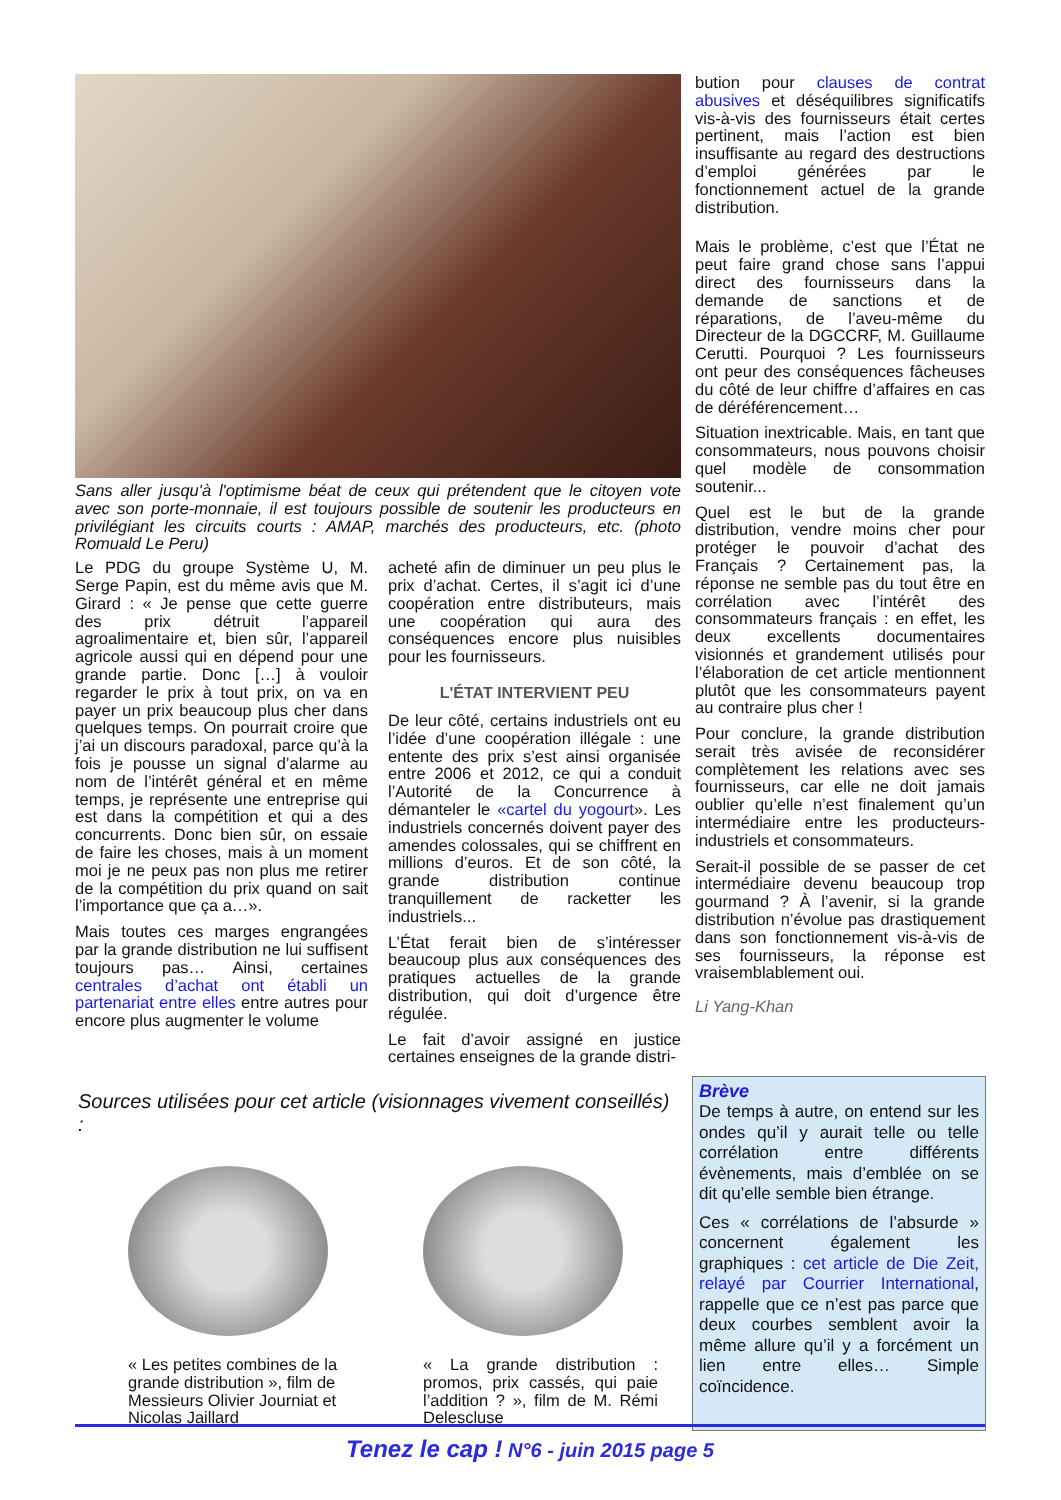Sans aller jusqu'à l'optimisme béat de ceux qui prétendent que le citoyen vote avec son porte-monnaie, il est toujours possible de soutenir les producteurs en privilégiant les circuits courts : AMAP, marchés des producteurs, etc. (photo Romuald Le Peru)
Le PDG du groupe Système U, M. Serge Papin, est du même avis que M. Girard : « Je pense que cette guerre des prix détruit l’appareil agroalimentaire et, bien sûr, l’appareil agricole aussi qui en dépend pour une grande partie. Donc […] à vouloir regarder le prix à tout prix, on va en payer un prix beaucoup plus cher dans quelques temps. On pourrait croire que j’ai un discours paradoxal, parce qu’à la fois je pousse un signal d’alarme au nom de l’intérêt général et en même temps, je représente une entreprise qui est dans la compétition et qui a des concurrents. Donc bien sûr, on essaie de faire les choses, mais à un moment moi je ne peux pas non plus me retirer de la compétition du prix quand on sait l’importance que ça a…».
Mais toutes ces marges engrangées par la grande distribution ne lui suffisent toujours pas… Ainsi, certaines centrales d’achat ont établi un partenariat entre elles entre autres pour encore plus augmenter le volume
acheté afin de diminuer un peu plus le prix d’achat. Certes, il s’agit ici d’une coopération entre distributeurs, mais une coopération qui aura des conséquences encore plus nuisibles pour les fournisseurs.
L'ÉTAT INTERVIENT PEU
De leur côté, certains industriels ont eu l’idée d’une coopération illégale : une entente des prix s’est ainsi organisée entre 2006 et 2012, ce qui a conduit l’Autorité de la Concurrence à démanteler le «cartel du yogourt». Les industriels concernés doivent payer des amendes colossales, qui se chiffrent en millions d’euros. Et de son côté, la grande distribution continue tranquillement de racketter les industriels...
L’État ferait bien de s’intéresser beaucoup plus aux conséquences des pratiques actuelles de la grande distribution, qui doit d’urgence être régulée.
Le fait d’avoir assigné en justice certaines enseignes de la grande distri-
bution pour clauses de contrat abusives et déséquilibres significatifs vis-à-vis des fournisseurs était certes pertinent, mais l’action est bien insuffisante au regard des destructions d’emploi générées par le fonctionnement actuel de la grande distribution.
Mais le problème, c’est que l’État ne peut faire grand chose sans l’appui direct des fournisseurs dans la demande de sanctions et de réparations, de l’aveu-même du Directeur de la DGCCRF, M. Guillaume Cerutti. Pourquoi ? Les fournisseurs ont peur des conséquences fâcheuses du côté de leur chiffre d’affaires en cas de déréférencement…
Situation inextricable. Mais, en tant que consommateurs, nous pouvons choisir quel modèle de consommation soutenir...
Quel est le but de la grande distribution, vendre moins cher pour protéger le pouvoir d’achat des Français ? Certainement pas, la réponse ne semble pas du tout être en corrélation avec l’intérêt des consommateurs français : en effet, les deux excellents documentaires visionnés et grandement utilisés pour l’élaboration de cet article mentionnent plutôt que les consommateurs payent au contraire plus cher !
Pour conclure, la grande distribution serait très avisée de reconsidérer complètement les relations avec ses fournisseurs, car elle ne doit jamais oublier qu’elle n’est finalement qu’un intermédiaire entre les producteurs-industriels et consommateurs.
Serait-il possible de se passer de cet intermédiaire devenu beaucoup trop gourmand ? À l’avenir, si la grande distribution n’évolue pas drastiquement dans son fonctionnement vis-à-vis de ses fournisseurs, la réponse est vraisemblablement oui.
Li Yang-Khan
Sources utilisées pour cet article (visionnages vivement conseillés) :
« Les petites combines de la grande distribution », film de Messieurs Olivier Journiat et Nicolas Jaillard
« La grande distribution : promos, prix cassés, qui paie l’addition ? », film de M. Rémi Delescluse
Brève
De temps à autre, on entend sur les ondes qu’il y aurait telle ou telle corrélation entre différents évènements, mais d’emblée on se dit qu’elle semble bien étrange.
Ces « corrélations de l’absurde » concernent également les graphiques : cet article de Die Zeit, relayé par Courrier International, rappelle que ce n’est pas parce que deux courbes semblent avoir la même allure qu’il y a forcément un lien entre elles… Simple coïncidence.
Tenez le cap ! N°6 - juin 2015 page 5